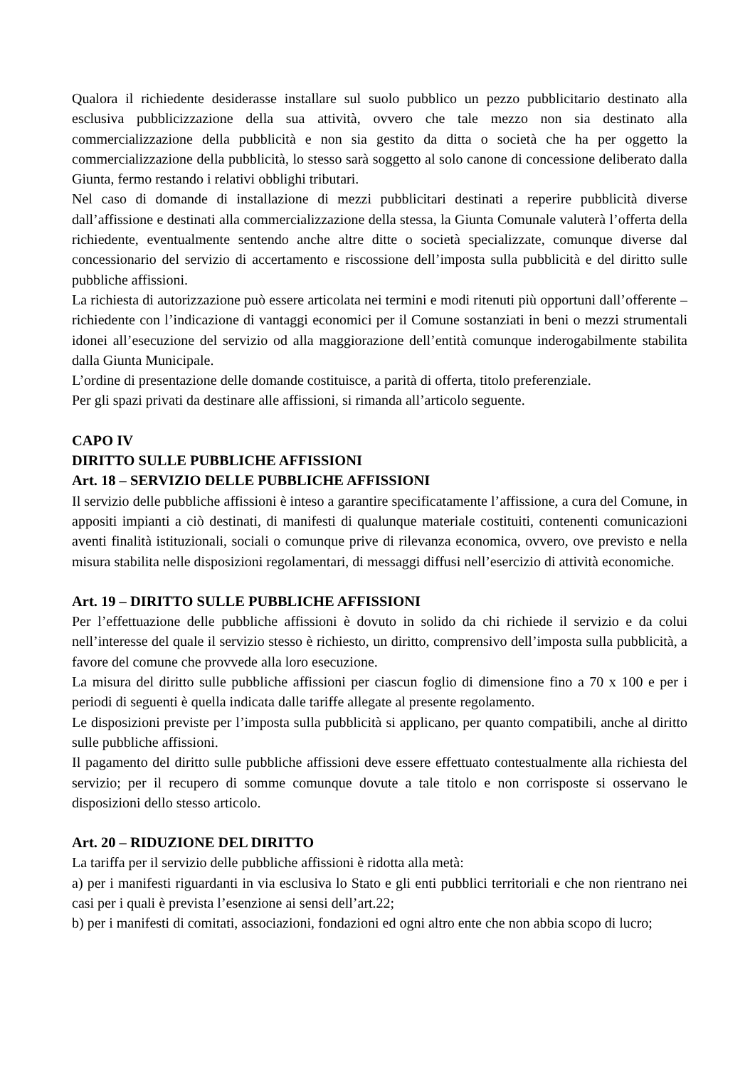Qualora il richiedente desiderasse installare sul suolo pubblico un pezzo pubblicitario destinato alla esclusiva pubblicizzazione della sua attività, ovvero che tale mezzo non sia destinato alla commercializzazione della pubblicità e non sia gestito da ditta o società che ha per oggetto la commercializzazione della pubblicità, lo stesso sarà soggetto al solo canone di concessione deliberato dalla Giunta, fermo restando i relativi obblighi tributari.
Nel caso di domande di installazione di mezzi pubblicitari destinati a reperire pubblicità diverse dall’affissione e destinati alla commercializzazione della stessa, la Giunta Comunale valuterà l’offerta della richiedente, eventualmente sentendo anche altre ditte o società specializzate, comunque diverse dal concessionario del servizio di accertamento e riscossione dell’imposta sulla pubblicità e del diritto sulle pubbliche affissioni.
La richiesta di autorizzazione può essere articolata nei termini e modi ritenuti più opportuni dall’offerente – richiedente con l’indicazione di vantaggi economici per il Comune sostanziati in beni o mezzi strumentali idonei all’esecuzione del servizio od alla maggiorazione dell’entità comunque inderogabilmente stabilita dalla Giunta Municipale.
L’ordine di presentazione delle domande costituisce, a parità di offerta, titolo preferenziale.
Per gli spazi privati da destinare alle affissioni, si rimanda all’articolo seguente.
CAPO IV
DIRITTO SULLE PUBBLICHE AFFISSIONI
Art. 18 – SERVIZIO DELLE PUBBLICHE AFFISSIONI
Il servizio delle pubbliche affissioni è inteso a garantire specificatamente l’affissione, a cura del Comune, in appositi impianti a ciò destinati, di manifesti di qualunque materiale costituiti, contenenti comunicazioni aventi finalità istituzionali, sociali o comunque prive di rilevanza economica, ovvero, ove previsto e nella misura stabilita nelle disposizioni regolamentari, di messaggi diffusi nell’esercizio di attività economiche.
Art. 19 – DIRITTO SULLE PUBBLICHE AFFISSIONI
Per l’effettuazione delle pubbliche affissioni è dovuto in solido da chi richiede il servizio e da colui nell’interesse del quale il servizio stesso è richiesto, un diritto, comprensivo dell’imposta sulla pubblicità, a favore del comune che provvede alla loro esecuzione.
La misura del diritto sulle pubbliche affissioni per ciascun foglio di dimensione fino a 70 x 100 e per i periodi di seguenti è quella indicata dalle tariffe allegate al presente regolamento.
Le disposizioni previste per l’imposta sulla pubblicità si applicano, per quanto compatibili, anche al diritto sulle pubbliche affissioni.
Il pagamento del diritto sulle pubbliche affissioni deve essere effettuato contestualmente alla richiesta del servizio; per il recupero di somme comunque dovute a tale titolo e non corrisposte si osservano le disposizioni dello stesso articolo.
Art. 20 – RIDUZIONE DEL DIRITTO
La tariffa per il servizio delle pubbliche affissioni è ridotta alla metà:
a) per i manifesti riguardanti in via esclusiva lo Stato e gli enti pubblici territoriali e che non rientrano nei casi per i quali è prevista l’esenzione ai sensi dell’art.22;
b) per i manifesti di comitati, associazioni, fondazioni ed ogni altro ente che non abbia scopo di lucro;